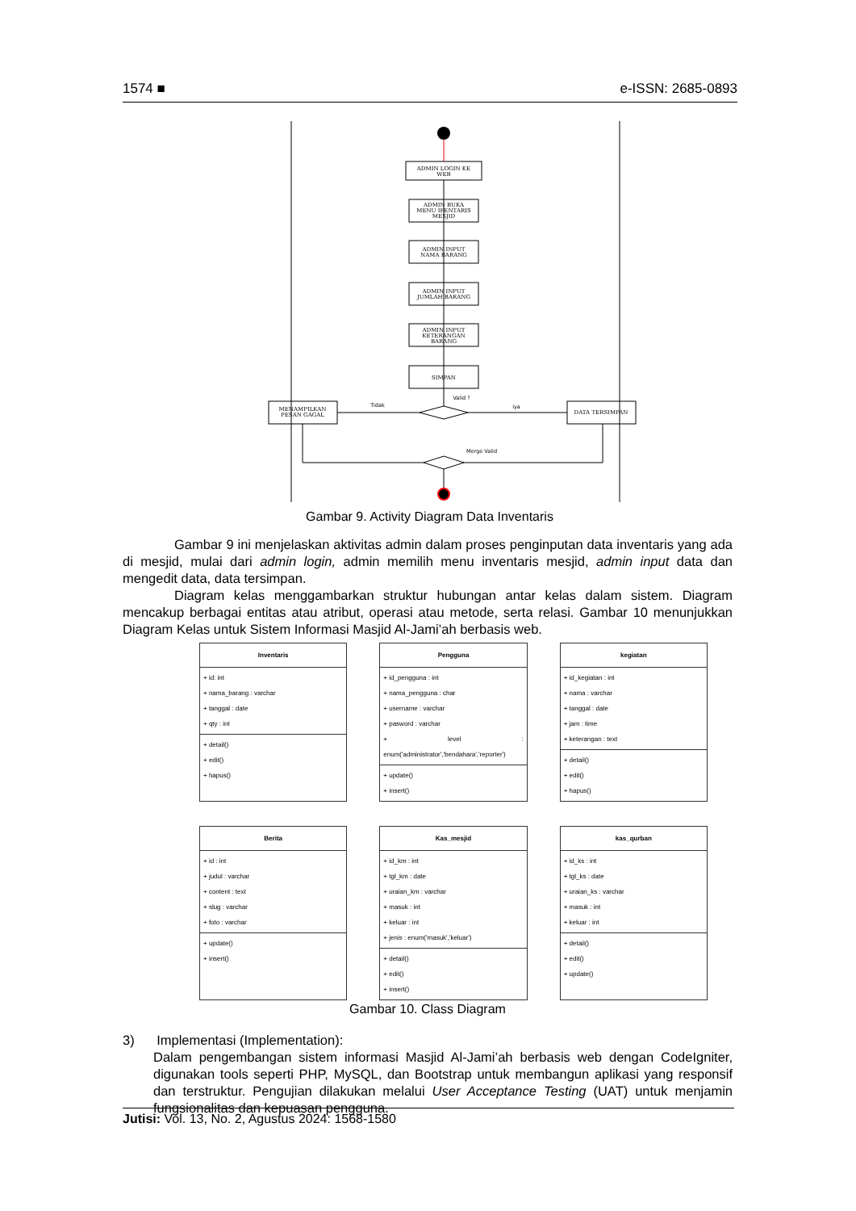1574 ■ e-ISSN: 2685-0893
ADMIN LOGIN KE
WEB
ADMIN BUKA
MENU IFENTARIS
MESJID
ADMIN INPUT
NAMA BARANG
ADMIN INPUT
JUMLAH BARANG
ADMIN INPUT
KETERANGAN
BARANG
SIMPAN
MENAMPILKAN
PESAN GAGAL
DATA TERSIMPAN
Valid ?
Tidak
iya
Merge Valid
Gambar 9. Activity Diagram Data Inventaris
Gambar 9 ini menjelaskan aktivitas admin dalam proses penginputan data inventaris yang ada di mesjid, mulai dari admin login, admin memilih menu inventaris mesjid, admin input data dan mengedit data, data tersimpan.
Diagram kelas menggambarkan struktur hubungan antar kelas dalam sistem. Diagram mencakup berbagai entitas atau atribut, operasi atau metode, serta relasi. Gambar 10 menunjukkan Diagram Kelas untuk Sistem Informasi Masjid Al-Jami’ah berbasis web.
Inventaris
+ id: int
+ nama_barang : varchar
+ tanggal : date
+ qty : int
+ detail()
+ edit()
+ hapus()
Pengguna
+ id_pengguna : int
+ nama_pengguna : char
+ username : varchar
+ pasword : varchar
+ level : enum('administrator','bendahara','reporter')
+ update()
+ insert()
kegiatan
+ id_kegiatan : int
+ nama : varchar
+ tanggal : date
+ jam : time
+ keterangan : text
+ detail()
+ edit()
+ hapus()
Berita
+ id : int
+ judul : varchar
+ content : text
+ slug : varchar
+ foto : varchar
+ update()
+ insert()
Kas_mesjid
+ id_km : int
+ tgl_km : date
+ uraian_km : varchar
+ masuk : int
+ keluar : int
+ jenis : enum('masuk','keluar')
+ detail()
+ edit()
+ insert()
kas_qurban
+ id_ks : int
+ tgl_ks : date
+ uraian_ks : varchar
+ masuk : int
+ keluar : int
+ detail()
+ edit()
+ update()
Gambar 10. Class Diagram
3) Implementasi (Implementation):
Dalam pengembangan sistem informasi Masjid Al-Jami’ah berbasis web dengan CodeIgniter, digunakan tools seperti PHP, MySQL, dan Bootstrap untuk membangun aplikasi yang responsif dan terstruktur. Pengujian dilakukan melalui User Acceptance Testing (UAT) untuk menjamin fungsionalitas dan kepuasan pengguna.
Jutisi: Vol. 13, No. 2, Agustus 2024: 1568-1580